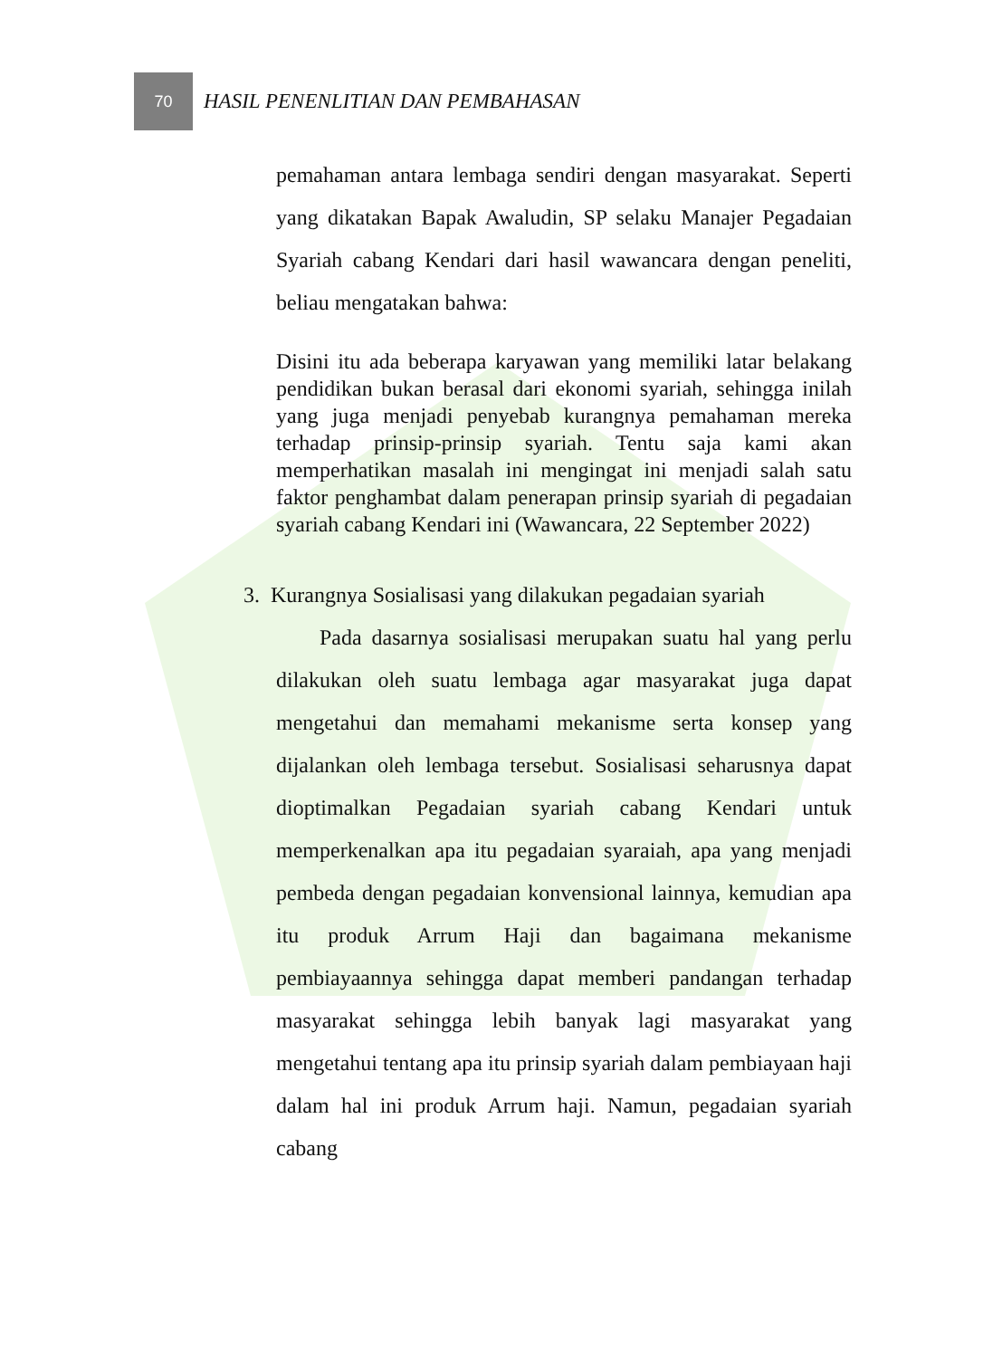70
HASIL PENENLITIAN DAN PEMBAHASAN
pemahaman antara lembaga sendiri dengan masyarakat. Seperti yang dikatakan Bapak Awaludin, SP selaku Manajer Pegadaian Syariah cabang Kendari dari hasil wawancara dengan peneliti, beliau mengatakan bahwa:
Disini itu ada beberapa karyawan yang memiliki latar belakang pendidikan bukan berasal dari ekonomi syariah, sehingga inilah yang juga menjadi penyebab kurangnya pemahaman mereka terhadap prinsip-prinsip syariah. Tentu saja kami akan memperhatikan masalah ini mengingat ini menjadi salah satu faktor penghambat dalam penerapan prinsip syariah di pegadaian syariah cabang Kendari ini (Wawancara, 22 September 2022)
3. Kurangnya Sosialisasi yang dilakukan pegadaian syariah
Pada dasarnya sosialisasi merupakan suatu hal yang perlu dilakukan oleh suatu lembaga agar masyarakat juga dapat mengetahui dan memahami mekanisme serta konsep yang dijalankan oleh lembaga tersebut. Sosialisasi seharusnya dapat dioptimalkan Pegadaian syariah cabang Kendari untuk memperkenalkan apa itu pegadaian syaraiah, apa yang menjadi pembeda dengan pegadaian konvensional lainnya, kemudian apa itu produk Arrum Haji dan bagaimana mekanisme pembiayaannya sehingga dapat memberi pandangan terhadap masyarakat sehingga lebih banyak lagi masyarakat yang mengetahui tentang apa itu prinsip syariah dalam pembiayaan haji dalam hal ini produk Arrum haji. Namun, pegadaian syariah cabang